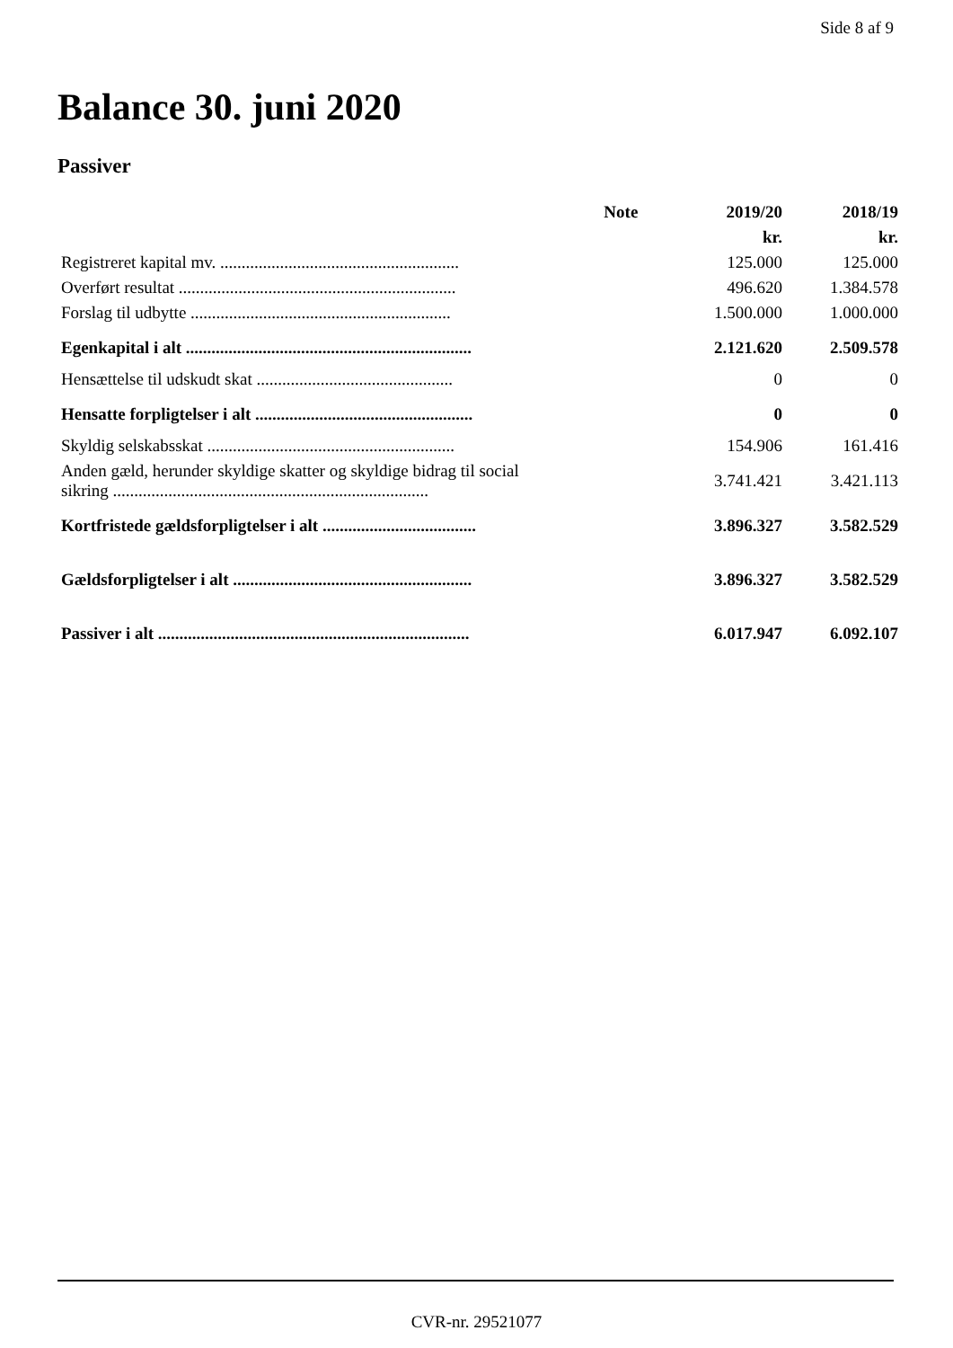Side 8 af 9
Balance 30. juni 2020
Passiver
| | Note | 2019/20 | 2018/19 |
| --- | --- | --- | --- |
| | | kr. | kr. |
| Registreret kapital mv. ........................................................ | | 125.000 | 125.000 |
| Overført resultat ................................................................. | | 496.620 | 1.384.578 |
| Forslag til udbytte ............................................................. | | 1.500.000 | 1.000.000 |
| Egenkapital i alt ................................................................... | | 2.121.620 | 2.509.578 |
| Hensættelse til udskudt skat .............................................. | | 0 | 0 |
| Hensatte forpligtelser i alt ................................................... | | 0 | 0 |
| Skyldig selskabsskat .......................................................... | | 154.906 | 161.416 |
| Anden gæld, herunder skyldige skatter og skyldige bidrag til social sikring .......................................................................... | | 3.741.421 | 3.421.113 |
| Kortfristede gældsforpligtelser i alt .................................... | | 3.896.327 | 3.582.529 |
| Gældsforpligtelser i alt ........................................................ | | 3.896.327 | 3.582.529 |
| Passiver i alt ......................................................................... | | 6.017.947 | 6.092.107 |
CVR-nr. 29521077